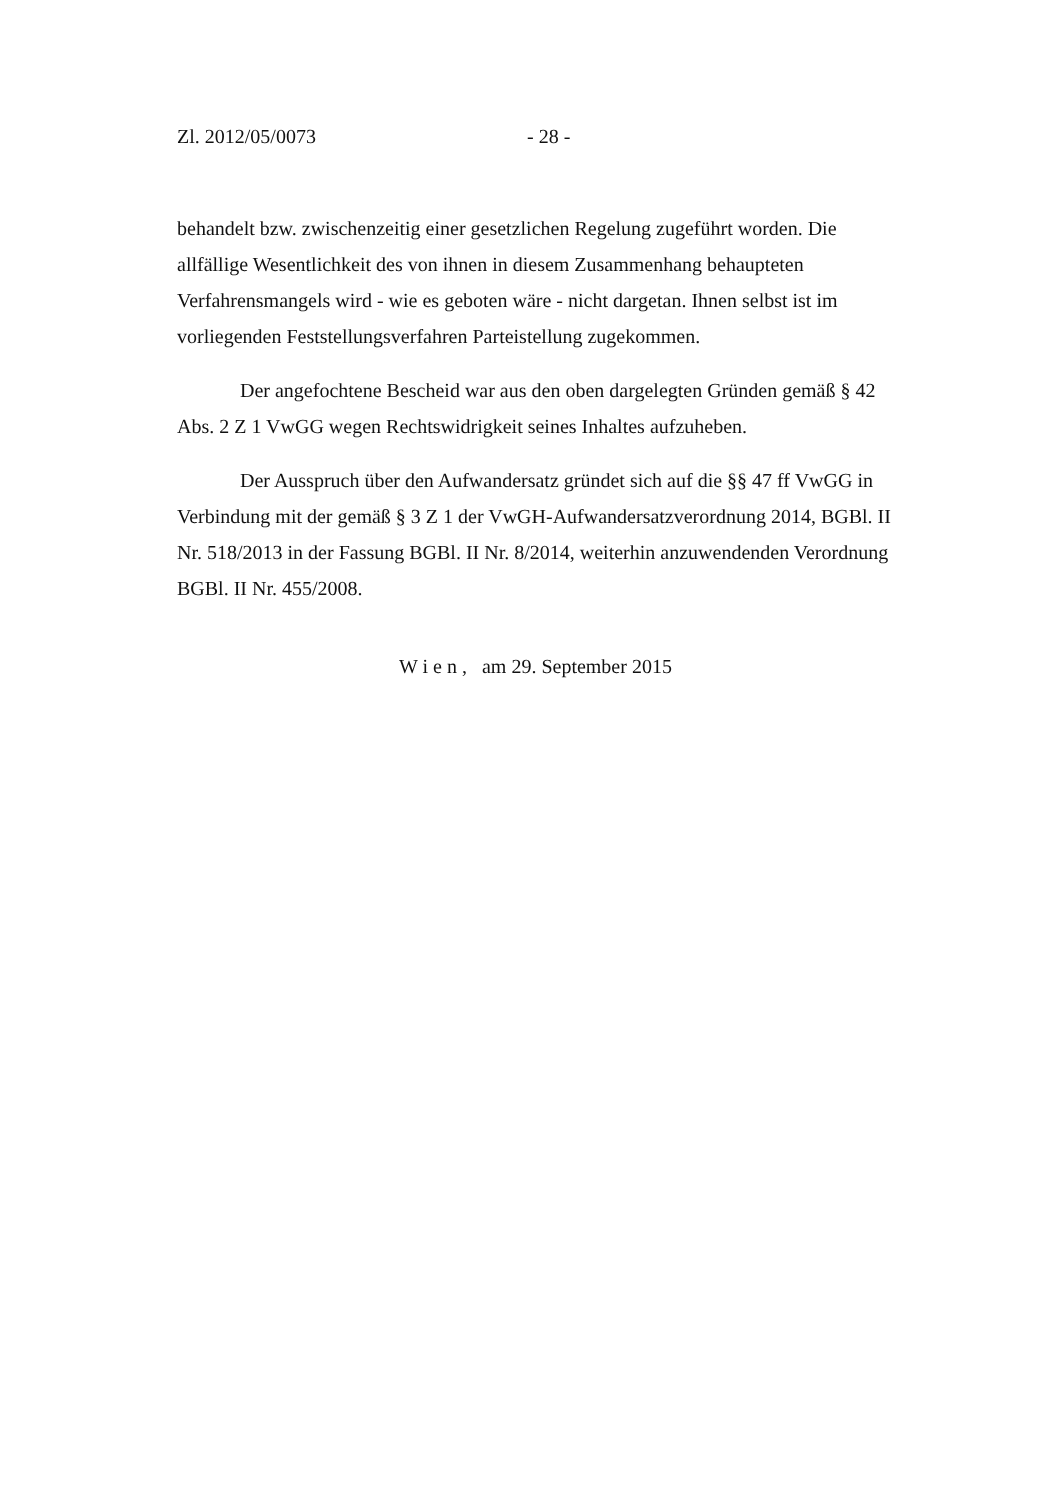Zl. 2012/05/0073 - 28 -
behandelt bzw. zwischenzeitig einer gesetzlichen Regelung zugeführt worden. Die allfällige Wesentlichkeit des von ihnen in diesem Zusammenhang behaupteten Verfahrensmangels wird - wie es geboten wäre - nicht dargetan. Ihnen selbst ist im vorliegenden Feststellungsverfahren Parteistellung zugekommen.
Der angefochtene Bescheid war aus den oben dargelegten Gründen gemäß § 42 Abs. 2 Z 1 VwGG wegen Rechtswidrigkeit seines Inhaltes aufzuheben.
Der Ausspruch über den Aufwandersatz gründet sich auf die §§ 47 ff VwGG in Verbindung mit der gemäß § 3 Z 1 der VwGH-Aufwandersatzverordnung 2014, BGBl. II Nr. 518/2013 in der Fassung BGBl. II Nr. 8/2014, weiterhin anzuwendenden Verordnung BGBl. II Nr. 455/2008.
W i e n , am 29. September 2015